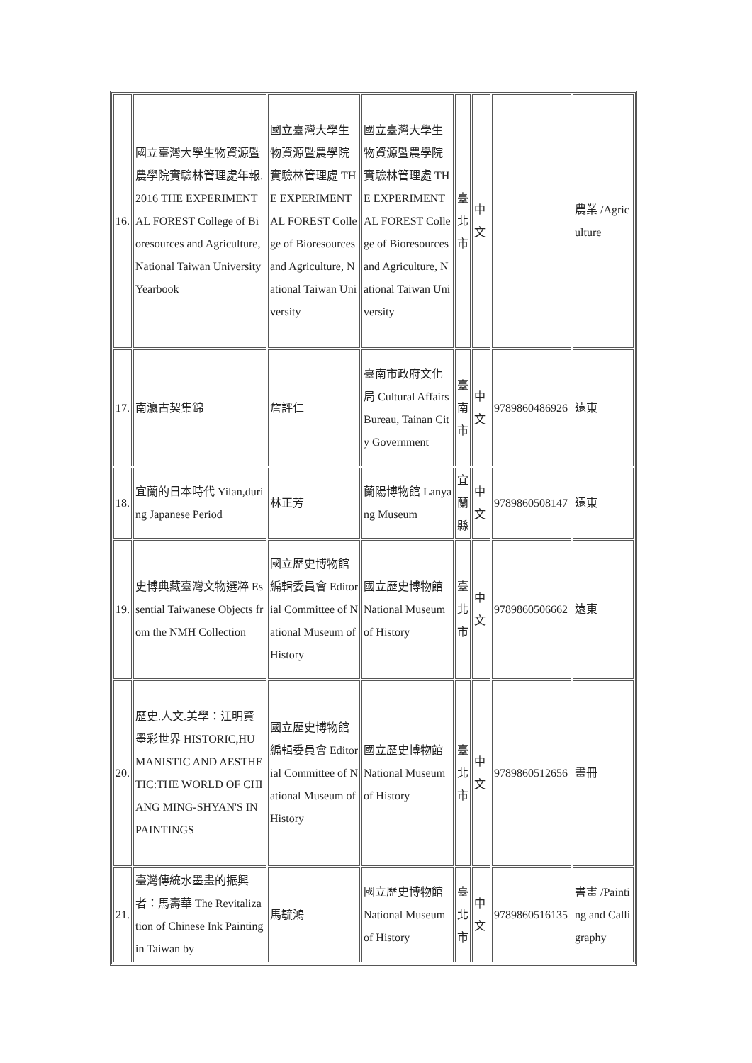| 16. | 國立臺灣大學生物資源暨農學院實驗林管理處年報.2016 THE EXPERIMENTAL FOREST College of Bioresources and Agriculture, National Taiwan University Yearbook | 國立臺灣大學生物資源暨農學院實驗林管理處 THE EXPERIMENTAL FOREST College of Bioresources and Agriculture, National Taiwan University | 國立臺灣大學生物資源暨農學院實驗林管理處 THE EXPERIMENTAL FOREST College of Bioresources and Agriculture, National Taiwan University | 臺北市 | 中文 | | 農業 /Agriculture |
| 17. | 南瀛古契集錦 | 詹評仁 | 臺南市政府文化局 Cultural Affairs Bureau, Tainan City Government | 臺南市 | 中文 | 9789860486926 | 遠東 |
| 18. | 宜蘭的日本時代 Yilan,during Japanese Period | 林正芳 | 蘭陽博物館 Lanyang Museum | 宜蘭縣 | 中文 | 9789860508147 | 遠東 |
| 19. | 史博典藏臺灣文物選粹 Essential Taiwanese Objects from the NMH Collection | 國立歷史博物館編輯委員會 Editorial Committee of National Museum of History | 國立歷史博物館 National Museum of History | 臺北市 | 中文 | 9789860506662 | 遠東 |
| 20. | 歷史.人文.美學：江明賢墨彩世界 HISTORIC,HUMANISTIC AND AESTHETIC:THE WORLD OF CHIANG MING-SHYAN'S IN PAINTINGS | 國立歷史博物館編輯委員會 Editorial Committee of National Museum of History | 國立歷史博物館 National Museum of History | 臺北市 | 中文 | 9789860512656 | 畫冊 |
| 21. | 臺灣傳統水墨畫的振興者：馬壽華 The Revitalization of Chinese Ink Painting in Taiwan by | 馬毓鴻 | 國立歷史博物館 National Museum of History | 臺北市 | 中文 | 9789860516135 | 書畫 /Painting and Calligraphy |